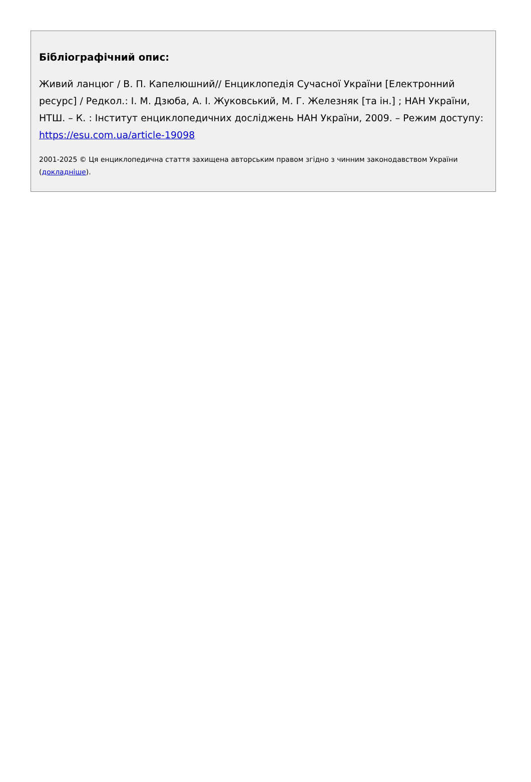Бібліографічний опис:
Живий ланцюг / В. П. Капелюшний// Енциклопедія Сучасної України [Електронний ресурс] / Редкол.: І. М. Дзюба, А. І. Жуковський, М. Г. Железняк [та ін.] ; НАН України, НТШ. – К. : Інститут енциклопедичних досліджень НАН України, 2009. – Режим доступу: https://esu.com.ua/article-19098
2001-2025 © Ця енциклопедична стаття захищена авторським правом згідно з чинним законодавством України (докладніше).